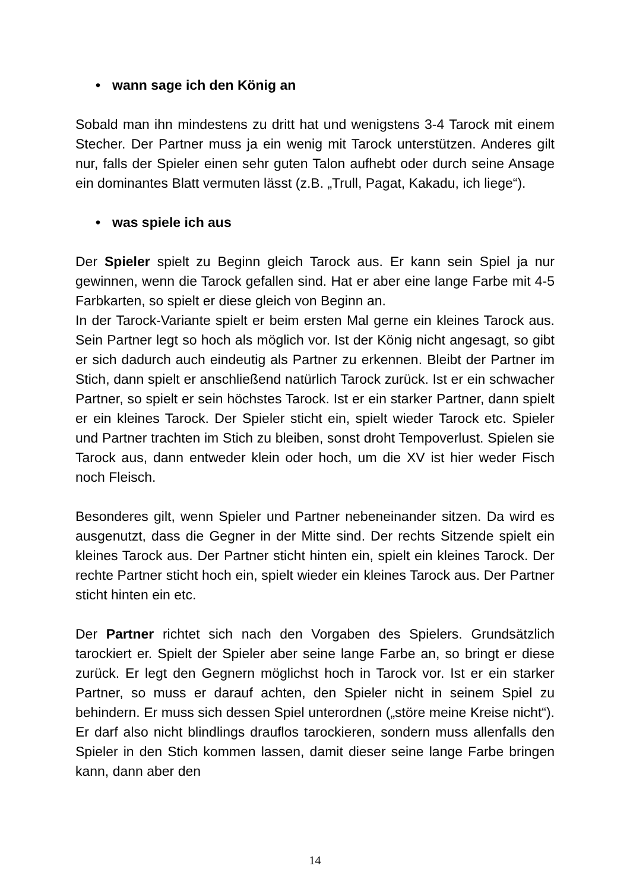• wann sage ich den König an
Sobald man ihn mindestens zu dritt hat und wenigstens 3-4 Tarock mit einem Stecher. Der Partner muss ja ein wenig mit Tarock unterstützen. Anderes gilt nur, falls der Spieler einen sehr guten Talon aufhebt oder durch seine Ansage ein dominantes Blatt vermuten lässt (z.B. „Trull, Pagat, Kakadu, ich liege“).
• was spiele ich aus
Der Spieler spielt zu Beginn gleich Tarock aus. Er kann sein Spiel ja nur gewinnen, wenn die Tarock gefallen sind. Hat er aber eine lange Farbe mit 4-5 Farbkarten, so spielt er diese gleich von Beginn an.
In der Tarock-Variante spielt er beim ersten Mal gerne ein kleines Tarock aus. Sein Partner legt so hoch als möglich vor. Ist der König nicht angesagt, so gibt er sich dadurch auch eindeutig als Partner zu erkennen. Bleibt der Partner im Stich, dann spielt er anschließend natürlich Tarock zurück. Ist er ein schwacher Partner, so spielt er sein höchstes Tarock. Ist er ein starker Partner, dann spielt er ein kleines Tarock. Der Spieler sticht ein, spielt wieder Tarock etc. Spieler und Partner trachten im Stich zu bleiben, sonst droht Tempoverlust. Spielen sie Tarock aus, dann entweder klein oder hoch, um die XV ist hier weder Fisch noch Fleisch.
Besonderes gilt, wenn Spieler und Partner nebeneinander sitzen. Da wird es ausgenutzt, dass die Gegner in der Mitte sind. Der rechts Sitzende spielt ein kleines Tarock aus. Der Partner sticht hinten ein, spielt ein kleines Tarock. Der rechte Partner sticht hoch ein, spielt wieder ein kleines Tarock aus. Der Partner sticht hinten ein etc.
Der Partner richtet sich nach den Vorgaben des Spielers. Grundsätzlich tarockiert er. Spielt der Spieler aber seine lange Farbe an, so bringt er diese zurück. Er legt den Gegnern möglichst hoch in Tarock vor. Ist er ein starker Partner, so muss er darauf achten, den Spieler nicht in seinem Spiel zu behindern. Er muss sich dessen Spiel unterordnen („störe meine Kreise nicht“). Er darf also nicht blindlings drauflos tarockieren, sondern muss allenfalls den Spieler in den Stich kommen lassen, damit dieser seine lange Farbe bringen kann, dann aber den
14